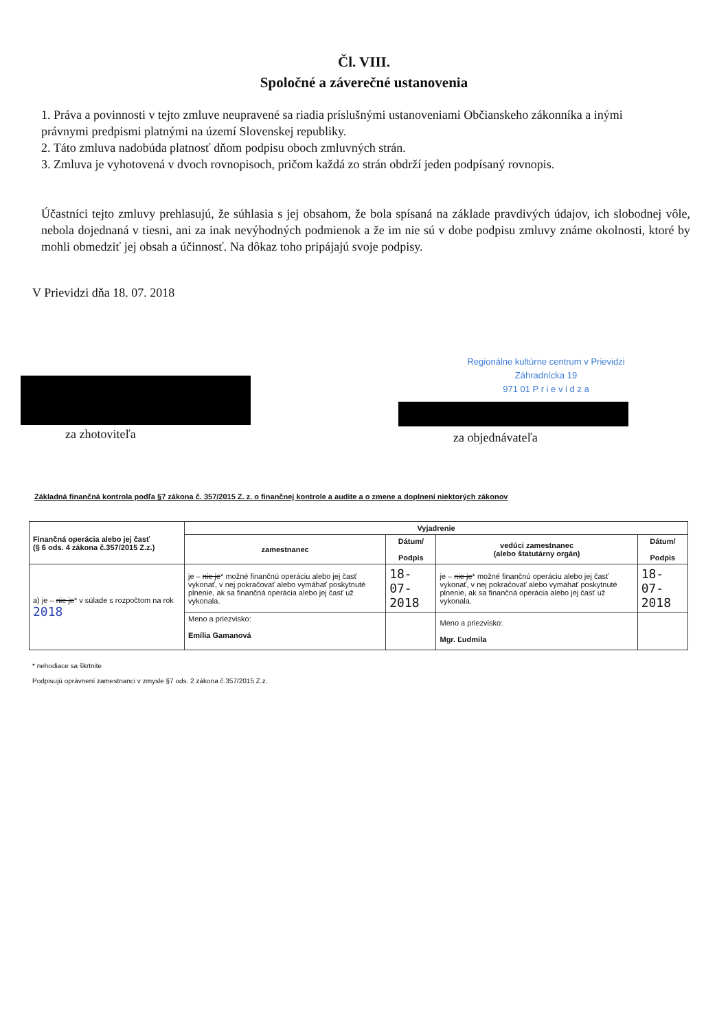Čl. VIII.
Spoločné a záverečné ustanovenia
1. Práva a povinnosti v tejto zmluve neupravené sa riadia príslušnými ustanoveniami Občianskeho zákonníka a inými právnymi predpismi platnými na území Slovenskej republiky.
2. Táto zmluva nadobúda platnosť dňom podpisu oboch zmluvných strán.
3. Zmluva je vyhotovená v dvoch rovnopisoch, pričom každá zo strán obdrží jeden podpísaný rovnopis.
Účastníci tejto zmluvy prehlasujú, že súhlasia s jej obsahom, že bola spísaná na základe pravdivých údajov, ich slobodnej vôle, nebola dojednaná v tiesni, ani za inak nevýhodných podmienok a že im nie sú v dobe podpisu zmluvy známe okolnosti, ktoré by mohli obmedziť jej obsah a účinnosť. Na dôkaz toho pripájajú svoje podpisy.
V Prievidzi dňa 18. 07. 2018
za zhotoviteľa
Regionálne kultúrne centrum v Prievidzi
Záhradnícka 19
971 01 P r i e v i d z a
za objednávateľa
Základná finančná kontrola podľa §7 zákona č. 357/2015 Z. z. o finančnej kontrole a audite a o zmene a doplnení niektorých zákonov
| Finančná operácia alebo jej časť (§ 6 ods. 4 zákona č.357/2015 Z.z.) | Vyjadrenie | | | |
| --- | --- | --- | --- | --- |
| | zamestnanec | Dátum/ Podpis | vedúci zamestnanec (alebo štatutárny orgán) | Dátum/ Podpis |
| a) je – nie je * v súlade s rozpočtom na rok 2018 | je – nie je * možné finančnú operáciu alebo jej časť vykonať, v nej pokračovať alebo vymáhať poskytnuté plnenie, ak sa finančná operácia alebo jej časť už vykonala. | 18-07-2018 | je – nie je * možné finančnú operáciu alebo jej časť vykonať, v nej pokračovať alebo vymáhať poskytnuté plnenie, ak sa finančná operácia alebo jej časť už vykonala. | 18-07-2018 |
| | Meno a priezvisko: Emília Gamanová | | Meno a priezvisko: Mgr. Ľudmila | |
* nehodiace sa škrtnite
Podpisujú oprávnení zamestnanci v zmysle §7 ods. 2 zákona č.357/2015 Z.z.